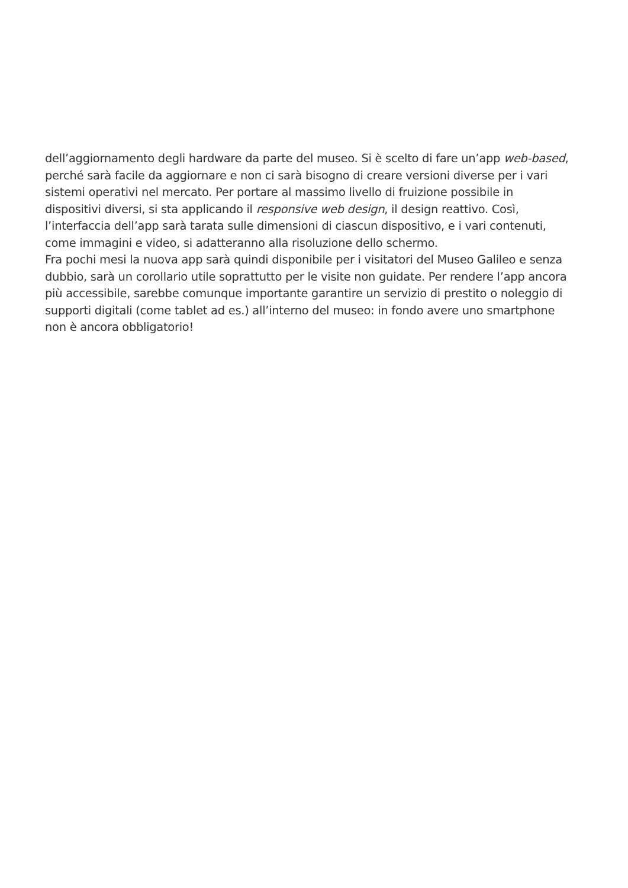dell’aggiornamento degli hardware da parte del museo. Si è scelto di fare un’app web-based,
perché sarà facile da aggiornare e non ci sarà bisogno di creare versioni diverse per i vari
sistemi operativi nel mercato. Per portare al massimo livello di fruizione possibile in
dispositivi diversi, si sta applicando il responsive web design, il design reattivo. Così,
l’interfaccia dell’app sarà tarata sulle dimensioni di ciascun dispositivo, e i vari contenuti,
come immagini e video, si adatteranno alla risoluzione dello schermo.
Fra pochi mesi la nuova app sarà quindi disponibile per i visitatori del Museo Galileo e senza
dubbio, sarà un corollario utile soprattutto per le visite non guidate. Per rendere l’app ancora
più accessibile, sarebbe comunque importante garantire un servizio di prestito o noleggio di
supporti digitali (come tablet ad es.) all’interno del museo: in fondo avere uno smartphone
non è ancora obbligatorio!